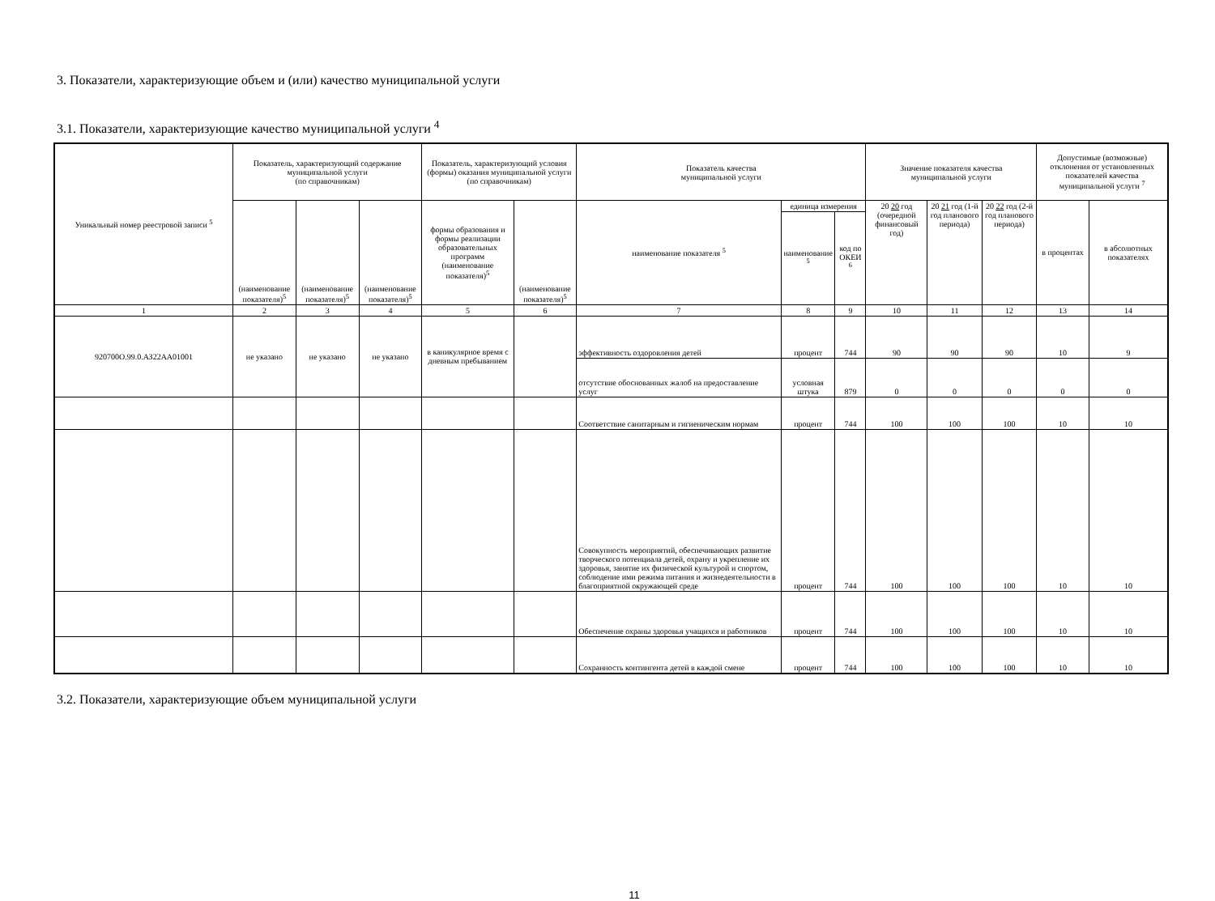3. Показатели, характеризующие объем и (или) качество муниципальной услуги
3.1. Показатели, характеризующие качество муниципальной услуги <sup>4</sup>
| Уникальный номер реестровой записи <sup>5</sup> | Показатель, характеризующий содержание муниципальной услуги (по справочникам) | | | Показатель, характеризующий условия (формы) оказания муниципальной услуги (по справочникам) | | Показатель качества муниципальной услуги | | | Значение показателя качества муниципальной услуги | | | Допустимые (возможные) отклонения от установленных показателей качества муниципальной услуги <sup>7</sup> | |
| --- | --- | --- | --- | --- | --- | --- | --- | --- | --- | --- | --- | --- | --- |
| | (наименование показателя)<sup>5</sup> | (наименование показателя)<sup>5</sup> | (наименование показателя)<sup>5</sup> | формы образования и формы реализации образовательных программ (наименование показателя)<sup>5</sup> | (наименование показателя)<sup>5</sup> | наименование показателя <sup>5</sup> | единица измерения | | 20 20 год (очередной финансовый год) | 20 21 год (1-й год планового периода) | 20 22 год (2-й год планового периода) | в процентах | в абсолютных показателях |
| | | | | | | | наименование <sup>5</sup> | код по ОКЕИ <sup>6</sup> | | | | | |
| 1 | 2 | 3 | 4 | 5 | 6 | 7 | 8 | 9 | 10 | 11 | 12 | 13 | 14 |
| 920700О.99.0.АЗ22АА01001 | не указано | не указано | не указано | в каникулярное время с дневным пребыванием | | эффективность оздоровления детей | процент | 744 | 90 | 90 | 90 | 10 | 9 |
| | | | | | | отсутствие обоснованных жалоб на предоставление услуг | условная штука | 879 | 0 | 0 | 0 | 0 | 0 |
| | | | | | | Соответствие санитарным и гигиеническим нормам | процент | 744 | 100 | 100 | 100 | 10 | 10 |
| | | | | | | Совокупность мероприятий, обеспечивающих развитие творческого потенциала детей, охрану и укрепление их здоровья, занятие их физической культурой и спортом, соблюдение ими режима питания и жизнедеятельности в благоприятной окружающей среде | процент | 744 | 100 | 100 | 100 | 10 | 10 |
| | | | | | | Обеспечение охраны здоровья учащихся и работников | процент | 744 | 100 | 100 | 100 | 10 | 10 |
| | | | | | | Сохранность контингента детей в каждой смене | процент | 744 | 100 | 100 | 100 | 10 | 10 |
3.2. Показатели, характеризующие объем муниципальной услуги
11